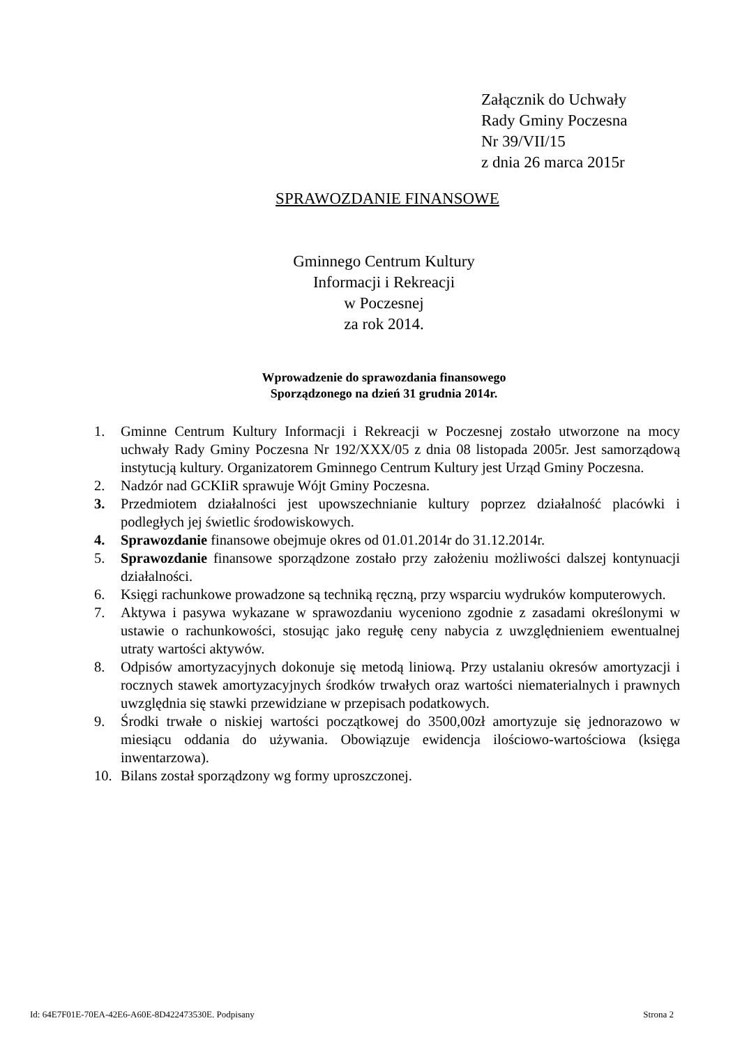Załącznik do Uchwały
Rady Gminy Poczesna
Nr 39/VII/15
z dnia 26 marca 2015r
SPRAWOZDANIE FINANSOWE
Gminnego Centrum Kultury
Informacji i Rekreacji
w Poczesnej
za rok 2014.
Wprowadzenie do sprawozdania finansowego
Sporządzonego na dzień 31 grudnia 2014r.
1. Gminne Centrum Kultury Informacji i Rekreacji w Poczesnej zostało utworzone na mocy uchwały Rady Gminy Poczesna Nr 192/XXX/05 z dnia 08 listopada 2005r. Jest samorządową instytucją kultury. Organizatorem Gminnego Centrum Kultury jest Urząd Gminy Poczesna.
2. Nadzór nad GCKIiR sprawuje Wójt Gminy Poczesna.
3. Przedmiotem działalności jest upowszechnianie kultury poprzez działalność placówki i podległych jej świetlic środowiskowych.
4. Sprawozdanie finansowe obejmuje okres od 01.01.2014r do 31.12.2014r.
5. Sprawozdanie finansowe sporządzone zostało przy założeniu możliwości dalszej kontynuacji działalności.
6. Księgi rachunkowe prowadzone są techniką ręczną, przy wsparciu wydruków komputerowych.
7. Aktywa i pasywa wykazane w sprawozdaniu wyceniono zgodnie z zasadami określonymi w ustawie o rachunkowości, stosując jako regułę ceny nabycia z uwzględnieniem ewentualnej utraty wartości aktywów.
8. Odpisów amortyzacyjnych dokonuje się metodą liniową. Przy ustalaniu okresów amortyzacji i rocznych stawek amortyzacyjnych środków trwałych oraz wartości niematerialnych i prawnych uwzględnia się stawki przewidziane w przepisach podatkowych.
9. Środki trwałe o niskiej wartości początkowej do 3500,00zł amortyzuje się jednorazowo w miesiącu oddania do używania. Obowiązuje ewidencja ilościowo-wartościowa (księga inwentarzowa).
10. Bilans został sporządzony wg formy uproszczonej.
Id: 64E7F01E-70EA-42E6-A60E-8D422473530E. Podpisany Strona 2